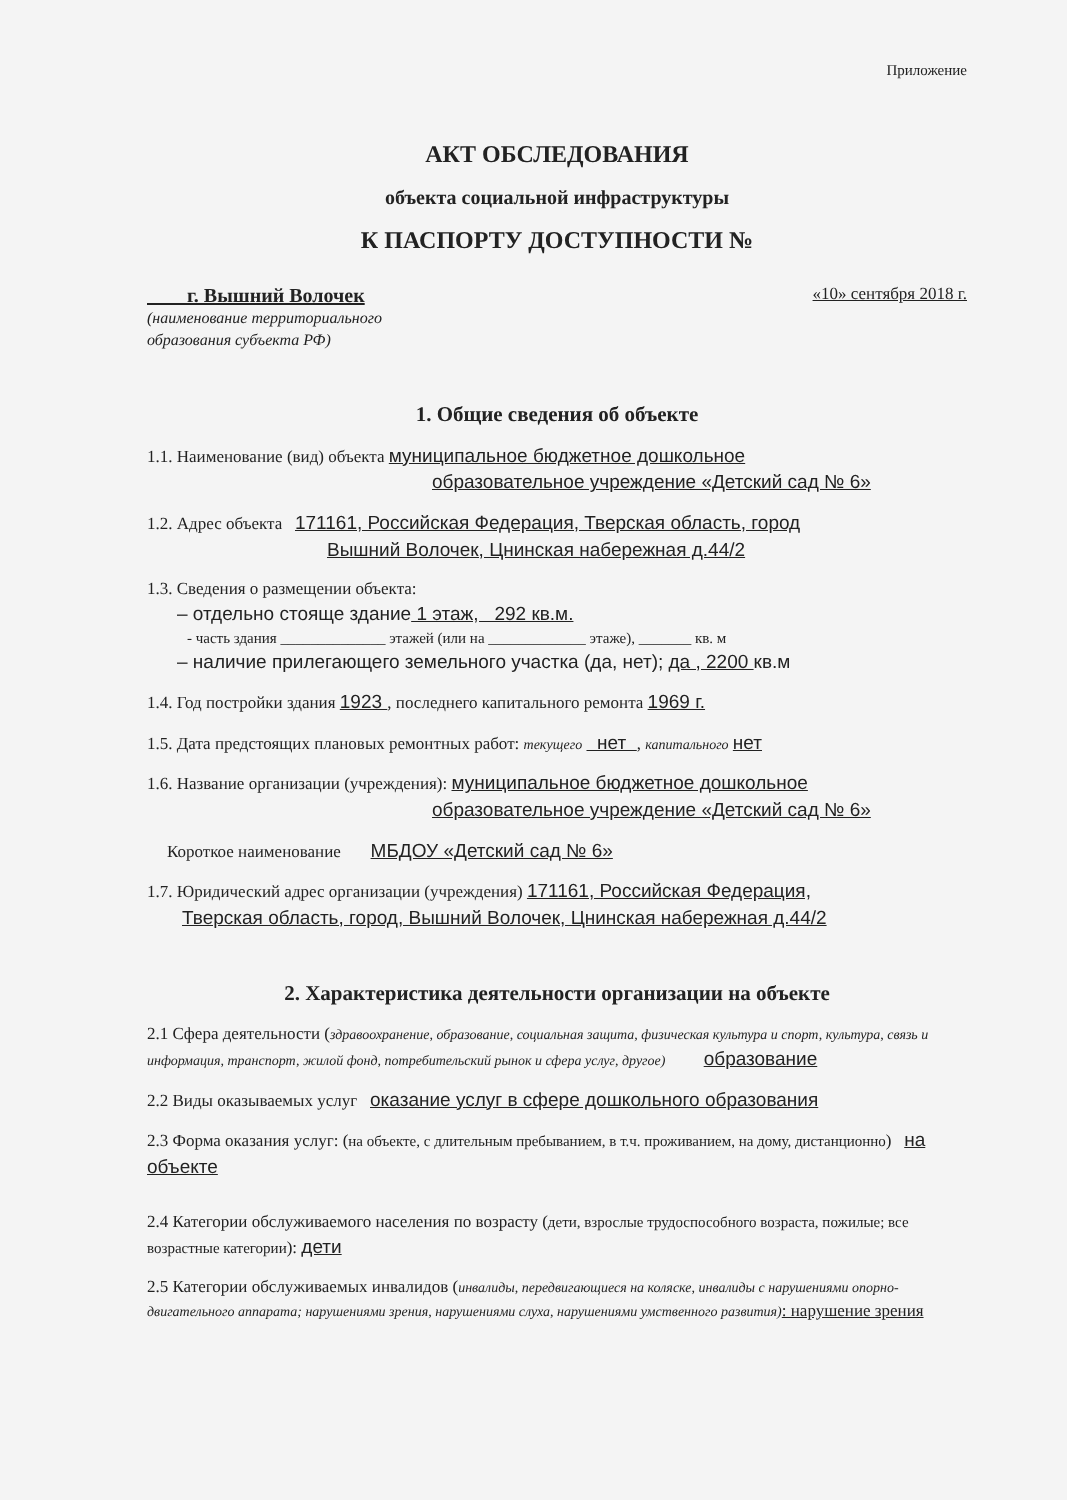Приложение
АКТ ОБСЛЕДОВАНИЯ
объекта социальной инфраструктуры
К ПАСПОРТУ ДОСТУПНОСТИ №
г. Вышний Волочек «10» сентября 2018 г.
(наименование территориального
образования субъекта РФ)
1. Общие сведения об объекте
1.1. Наименование (вид) объекта муниципальное бюджетное дошкольное
образовательное учреждение «Детский сад № 6»
1.2. Адрес объекта 171161, Российская Федерация, Тверская область, город
Вышний Волочек, Цнинская набережная д.44/2
1.3. Сведения о размещении объекта:
– отдельно стояще здание 1 этаж, 292 кв.м.
- часть здания ______________ этажей (или на _____________ этаже), _______ кв. м
– наличие прилегающего земельного участка (да, нет); да , 2200 кв.м
1.4. Год постройки здания 1923 , последнего капитального ремонта 1969 г.
1.5. Дата предстоящих плановых ремонтных работ: текущего нет , капитального нет
1.6. Название организации (учреждения): муниципальное бюджетное дошкольное
образовательное учреждение «Детский сад № 6»
Короткое наименование МБДОУ «Детский сад № 6»
1.7. Юридический адрес организации (учреждения) 171161, Российская Федерация,
Тверская область, город, Вышний Волочек, Цнинская набережная д.44/2
2. Характеристика деятельности организации на объекте
2.1 Сфера деятельности (здравоохранение, образование, социальная защита, физическая культура и спорт, культура, связь и информация, транспорт, жилой фонд, потребительский рынок и сфера услуг, другое) образование
2.2 Виды оказываемых услуг оказание услуг в сфере дошкольного образования
2.3 Форма оказания услуг: (на объекте, с длительным пребыванием, в т.ч. проживанием, на дому, дистанционно) на объекте
2.4 Категории обслуживаемого населения по возрасту (дети, взрослые трудоспособного возраста, пожилые; все возрастные категории): дети
2.5 Категории обслуживаемых инвалидов (инвалиды, передвигающиеся на коляске, инвалиды с нарушениями опорно-двигательного аппарата; нарушениями зрения, нарушениями слуха, нарушениями умственного развития): нарушение зрения